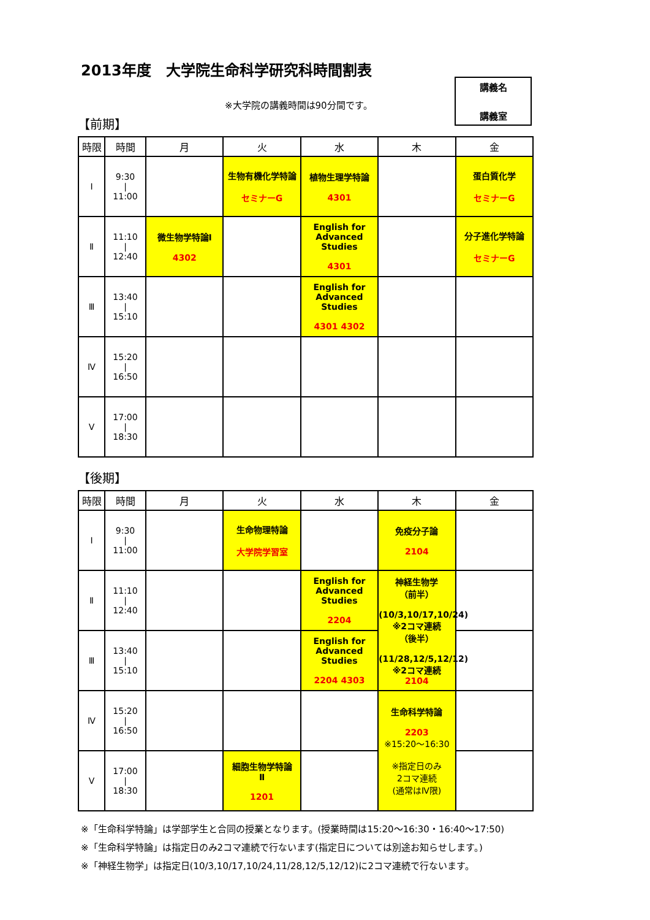2013年度　大学院生命科学研究科時間割表
講義名
講義室
※大学院の講義時間は90分間です。
【前期】
| 時限 | 時間 | 月 | 火 | 水 | 木 | 金 |
| --- | --- | --- | --- | --- | --- | --- |
| Ⅰ | 9:30 / 11:00 | | 生物有機化学特論 セミナーG | 植物生理学特論 4301 | | 蛋白質化学 セミナーG |
| Ⅱ | 11:10 / 12:40 | 微生物学特論Ⅰ 4302 | | English for Advanced Studies 4301 | | 分子進化学特論 セミナーG |
| Ⅲ | 13:40 / 15:10 | | | English for Advanced Studies 4301 4302 | | |
| Ⅳ | 15:20 / 16:50 | | | | | |
| Ⅴ | 17:00 / 18:30 | | | | | |
【後期】
| 時限 | 時間 | 月 | 火 | 水 | 木 | 金 |
| --- | --- | --- | --- | --- | --- | --- |
| Ⅰ | 9:30 / 11:00 | | 生命物理特論 大学院学習室 | | 免疫分子論 2104 | |
| Ⅱ | 11:10 / 12:40 | | | English for Advanced Studies 2204 | 神経生物学 （前半） (10/3,10/17,10/24) ※2コマ連続 （後半） (11/28,12/5,12/12) ※2コマ連続 2104 | |
| Ⅲ | 13:40 / 15:10 | | | English for Advanced Studies 2204 4303 | | |
| Ⅳ | 15:20 / 16:50 | | | | 生命科学特論 2203 ※15:20～16:30 ※指定日のみ 2コマ連続 (通常はⅣ限) | |
| Ⅴ | 17:00 / 18:30 | | 細胞生物学特論 Ⅱ 1201 | | | |
※「生命科学特論」は学部学生と合同の授業となります。(授業時間は15:20～16:30・16:40～17:50)
※「生命科学特論」は指定日のみ2コマ連続で行ないます(指定日については別途お知らせします。)
※「神経生物学」は指定日(10/3,10/17,10/24,11/28,12/5,12/12)に2コマ連続で行ないます。